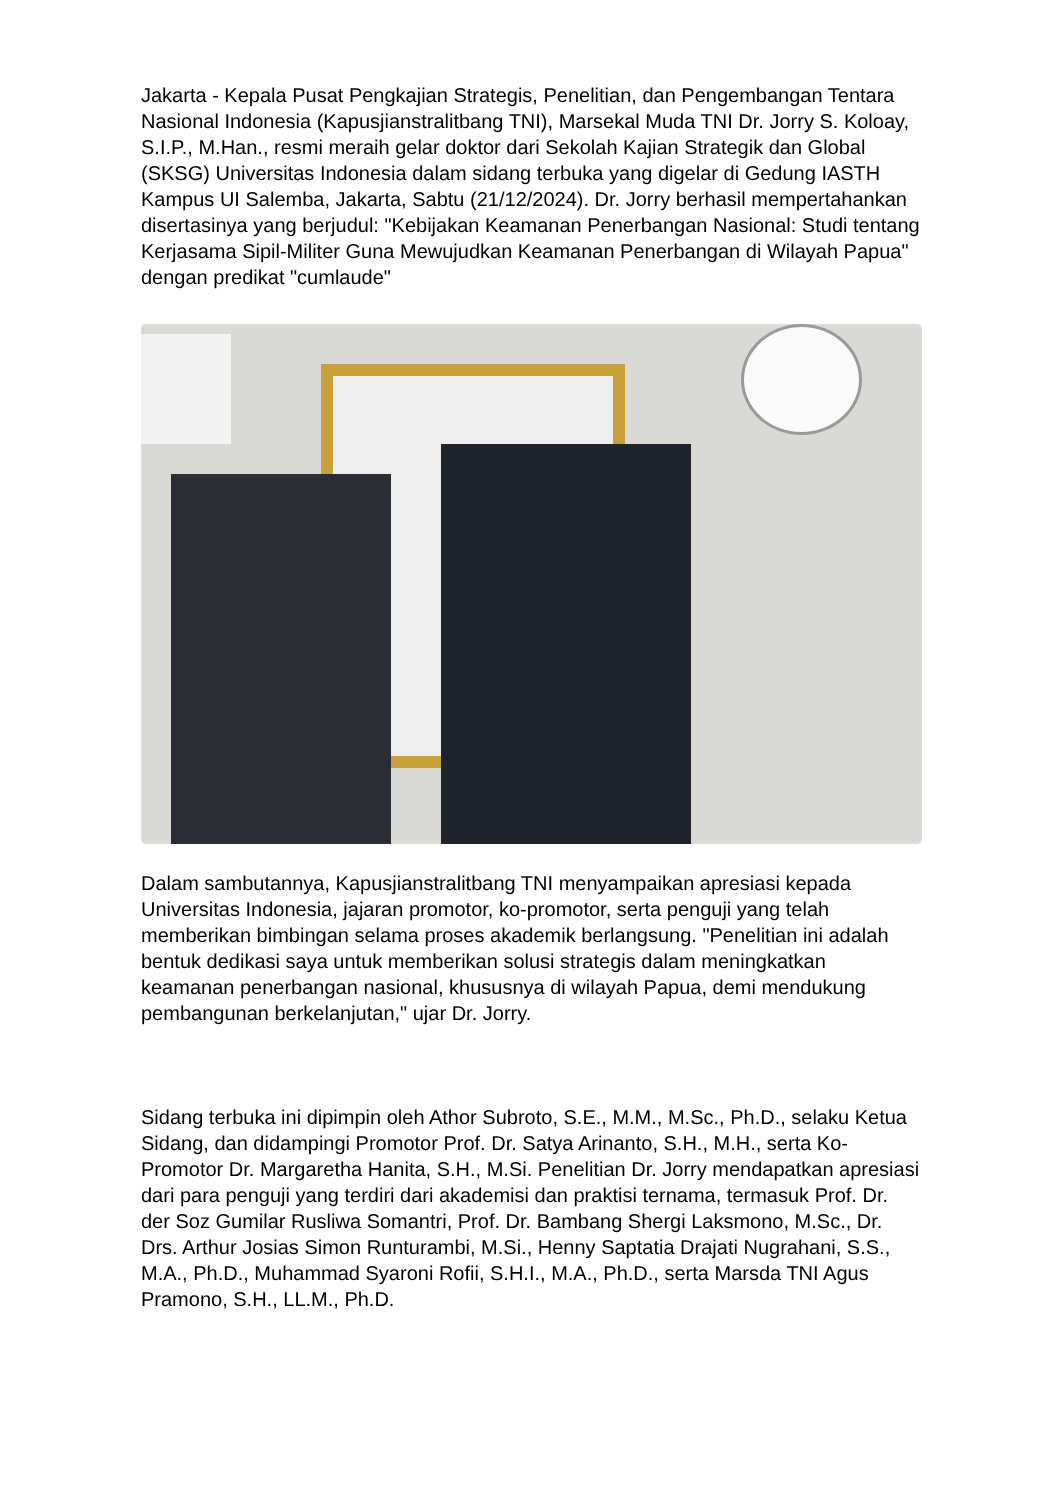Jakarta - Kepala Pusat Pengkajian Strategis, Penelitian, dan Pengembangan Tentara Nasional Indonesia (Kapusjianstralitbang TNI), Marsekal Muda TNI Dr. Jorry S. Koloay, S.I.P., M.Han., resmi meraih gelar doktor dari Sekolah Kajian Strategik dan Global (SKSG) Universitas Indonesia dalam sidang terbuka yang digelar di Gedung IASTH Kampus UI Salemba, Jakarta, Sabtu (21/12/2024). Dr. Jorry berhasil mempertahankan disertasinya yang berjudul: "Kebijakan Keamanan Penerbangan Nasional: Studi tentang Kerjasama Sipil-Militer Guna Mewujudkan Keamanan Penerbangan di Wilayah Papua" dengan predikat "cumlaude"
Dalam sambutannya, Kapusjianstralitbang TNI menyampaikan apresiasi kepada Universitas Indonesia, jajaran promotor, ko-promotor, serta penguji yang telah memberikan bimbingan selama proses akademik berlangsung. "Penelitian ini adalah bentuk dedikasi saya untuk memberikan solusi strategis dalam meningkatkan keamanan penerbangan nasional, khususnya di wilayah Papua, demi mendukung pembangunan berkelanjutan," ujar Dr. Jorry.
Sidang terbuka ini dipimpin oleh Athor Subroto, S.E., M.M., M.Sc., Ph.D., selaku Ketua Sidang, dan didampingi Promotor Prof. Dr. Satya Arinanto, S.H., M.H., serta Ko-Promotor Dr. Margaretha Hanita, S.H., M.Si. Penelitian Dr. Jorry mendapatkan apresiasi dari para penguji yang terdiri dari akademisi dan praktisi ternama, termasuk Prof. Dr. der Soz Gumilar Rusliwa Somantri, Prof. Dr. Bambang Shergi Laksmono, M.Sc., Dr. Drs. Arthur Josias Simon Runturambi, M.Si., Henny Saptatia Drajati Nugrahani, S.S., M.A., Ph.D., Muhammad Syaroni Rofii, S.H.I., M.A., Ph.D., serta Marsda TNI Agus Pramono, S.H., LL.M., Ph.D.